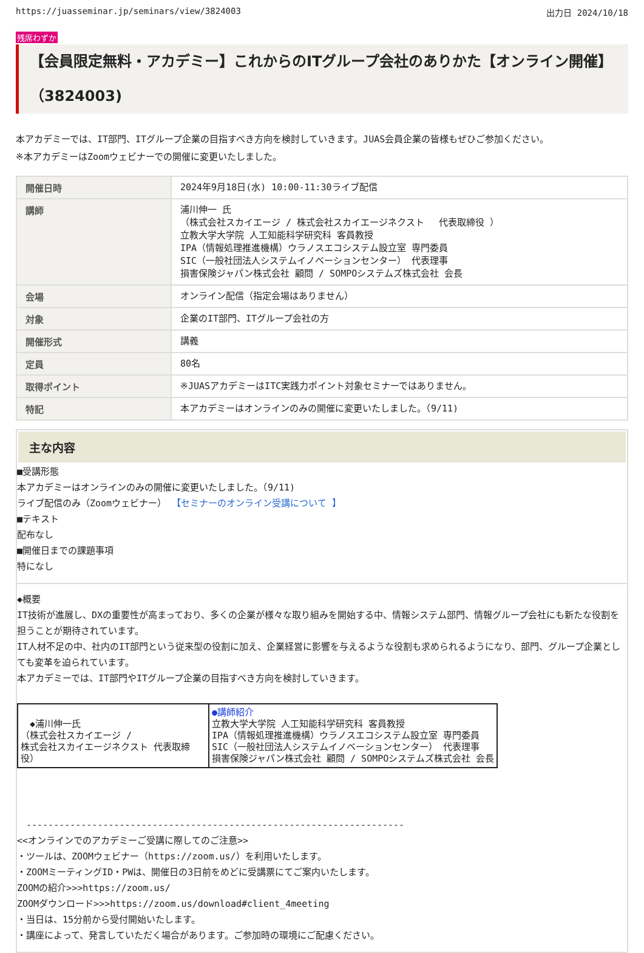https://juasseminar.jp/seminars/view/3824003 出力日 2024/10/18
残席わずか
【会員限定無料・アカデミー】これからのITグループ会社のありかた【オンライン開催】（3824003)
本アカデミーでは、IT部門、ITグループ企業の目指すべき方向を検討していきます。JUAS会員企業の皆様もぜひご参加ください。
※本アカデミーはZoomウェビナーでの開催に変更いたしました。
| 開催日時 | 2024年9月18日(水) 10:00-11:30ライブ配信 |
| 講師 | 浦川伸一 氏 （株式会社スカイエージ / 株式会社スカイエージネクスト 代表取締役 ） 立教大学大学院 人工知能科学研究科 客員教授 IPA（情報処理推進機構）ウラノスエコシステム設立室 専門委員 SIC（一般社団法人システムイノベーションセンター） 代表理事 損害保険ジャパン株式会社 顧問 / SOMPOシステムズ株式会社 会長 |
| 会場 | オンライン配信（指定会場はありません） |
| 対象 | 企業のIT部門、ITグループ会社の方 |
| 開催形式 | 講義 |
| 定員 | 80名 |
| 取得ポイント | ※JUASアカデミーはITC実践力ポイント対象セミナーではありません。 |
| 特記 | 本アカデミーはオンラインのみの開催に変更いたしました。（9/11) |
主な内容
■受講形態
本アカデミーはオンラインのみの開催に変更いたしました。（9/11)
ライブ配信のみ（Zoomウェビナー） 【セミナーのオンライン受講について 】
■テキスト
配布なし
■開催日までの課題事項
特になし
◆概要
IT技術が進展し、DXの重要性が高まっており、多くの企業が様々な取り組みを開始する中、情報システム部門、情報グループ会社にも新たな役割を担うことが期待されています。
IT人材不足の中、社内のIT部門という従来型の役割に加え、企業経営に影響を与えるような役割も求められるようになり、部門、グループ企業としても変革を迫られています。
本アカデミーでは、IT部門やITグループ企業の目指すべき方向を検討していきます。
| ◆浦川伸一氏 （株式会社スカイエージ / 株式会社スカイエージネクスト 代表取締役） | ●講師紹介 立教大学大学院 人工知能科学研究科 客員教授 IPA（情報処理推進機構）ウラノスエコシステム設立室 専門委員 SIC（一般社団法人システムイノベーションセンター） 代表理事 損害保険ジャパン株式会社 顧問 / SOMPOシステムズ株式会社 会長 |
　---------------------------------------------------------------------
<<オンラインでのアカデミーご受講に際してのご注意>>
・ツールは、ZOOMウェビナー（https://zoom.us/）を利用いたします。
・ZOOMミーティングID・PWは、開催日の3日前をめどに受講票にてご案内いたします。
ZOOMの紹介>>>https://zoom.us/
ZOOMダウンロード>>>https://zoom.us/download#client_4meeting
・当日は、15分前から受付開始いたします。
・講座によって、発言していただく場合があります。ご参加時の環境にご配慮ください。